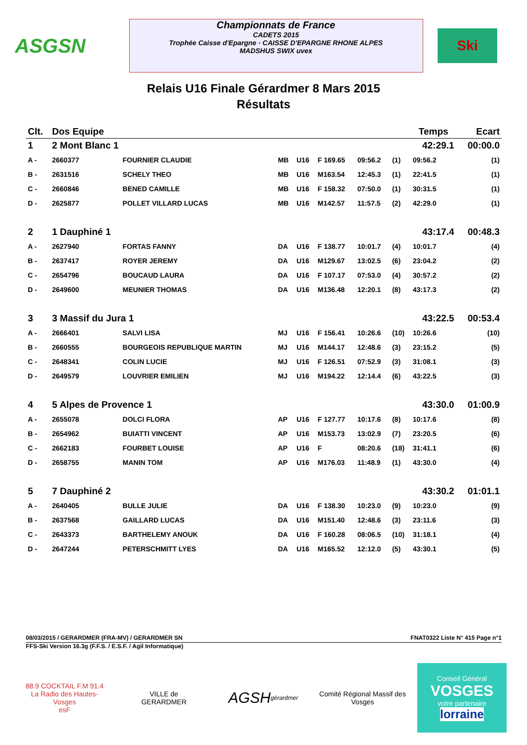ASGSN
Championnats de France
CADETS 2015
Trophée Caisse d'Epargne · CAISSE D'EPARGNE RHONE ALPES
MADSHUS SWIX uvex
Ski
Relais U16 Finale Gérardmer 8 Mars 2015
Résultats
| Clt. | Dos Equipe | | | | | | | Temps | | Ecart |
| --- | --- | --- | --- | --- | --- | --- | --- | --- | --- | --- |
| 1 | 2 Mont Blanc 1 | | | | | | | 42:29.1 | | 00:00.0 |
| A - | 2660377 | FOURNIER CLAUDIE | MB | U16 | F 169.65 | 09:56.2 | (1) | 09:56.2 | | (1) |
| B - | 2631516 | SCHELY THEO | MB | U16 | M163.54 | 12:45.3 | (1) | 22:41.5 | | (1) |
| C - | 2660846 | BENED CAMILLE | MB | U16 | F 158.32 | 07:50.0 | (1) | 30:31.5 | | (1) |
| D - | 2625877 | POLLET VILLARD LUCAS | MB | U16 | M142.57 | 11:57.5 | (2) | 42:29.0 | | (1) |
| 2 | 1 Dauphiné 1 | | | | | | | 43:17.4 | | 00:48.3 |
| A - | 2627940 | FORTAS FANNY | DA | U16 | F 138.77 | 10:01.7 | (4) | 10:01.7 | | (4) |
| B - | 2637417 | ROYER JEREMY | DA | U16 | M129.67 | 13:02.5 | (6) | 23:04.2 | | (2) |
| C - | 2654796 | BOUCAUD LAURA | DA | U16 | F 107.17 | 07:53.0 | (4) | 30:57.2 | | (2) |
| D - | 2649600 | MEUNIER THOMAS | DA | U16 | M136.48 | 12:20.1 | (8) | 43:17.3 | | (2) |
| 3 | 3 Massif du Jura 1 | | | | | | | 43:22.5 | | 00:53.4 |
| A - | 2666401 | SALVI LISA | MJ | U16 | F 156.41 | 10:26.6 | (10) | 10:26.6 | | (10) |
| B - | 2660555 | BOURGEOIS REPUBLIQUE MARTIN | MJ | U16 | M144.17 | 12:48.6 | (3) | 23:15.2 | | (5) |
| C - | 2648341 | COLIN LUCIE | MJ | U16 | F 126.51 | 07:52.9 | (3) | 31:08.1 | | (3) |
| D - | 2649579 | LOUVRIER EMILIEN | MJ | U16 | M194.22 | 12:14.4 | (6) | 43:22.5 | | (3) |
| 4 | 5 Alpes de Provence 1 | | | | | | | 43:30.0 | | 01:00.9 |
| A - | 2655078 | DOLCI FLORA | AP | U16 | F 127.77 | 10:17.6 | (8) | 10:17.6 | | (8) |
| B - | 2654962 | BUIATTI VINCENT | AP | U16 | M153.73 | 13:02.9 | (7) | 23:20.5 | | (6) |
| C - | 2662183 | FOURBET LOUISE | AP | U16 | F | 08:20.6 | (18) | 31:41.1 | | (6) |
| D - | 2658755 | MANIN TOM | AP | U16 | M176.03 | 11:48.9 | (1) | 43:30.0 | | (4) |
| 5 | 7 Dauphiné 2 | | | | | | | 43:30.2 | | 01:01.1 |
| A - | 2640405 | BULLE JULIE | DA | U16 | F 138.30 | 10:23.0 | (9) | 10:23.0 | | (9) |
| B - | 2637568 | GAILLARD LUCAS | DA | U16 | M151.40 | 12:48.6 | (3) | 23:11.6 | | (3) |
| C - | 2643373 | BARTHELEMY ANOUK | DA | U16 | F 160.28 | 08:06.5 | (10) | 31:18.1 | | (4) |
| D - | 2647244 | PETERSCHMITT LYES | DA | U16 | M165.52 | 12:12.0 | (5) | 43:30.1 | | (5) |
08/03/2015 / GERARDMER (FRA-MV) / GERARDMER SN FNAT0322 Liste N° 415 Page n°1
FFS-Ski Version 16.3g (F.F.S. / E.S.F. / Agil Informatique)
88.9 COCKTAIL F.M 91.4
La Radio des Hautes-Vosges
esF
VILLE de
GERARDMER
AGSH
gérardmer
Comité Régional Massif des Vosges
Conseil Général
VOSGES
votre partenaire
lorraine